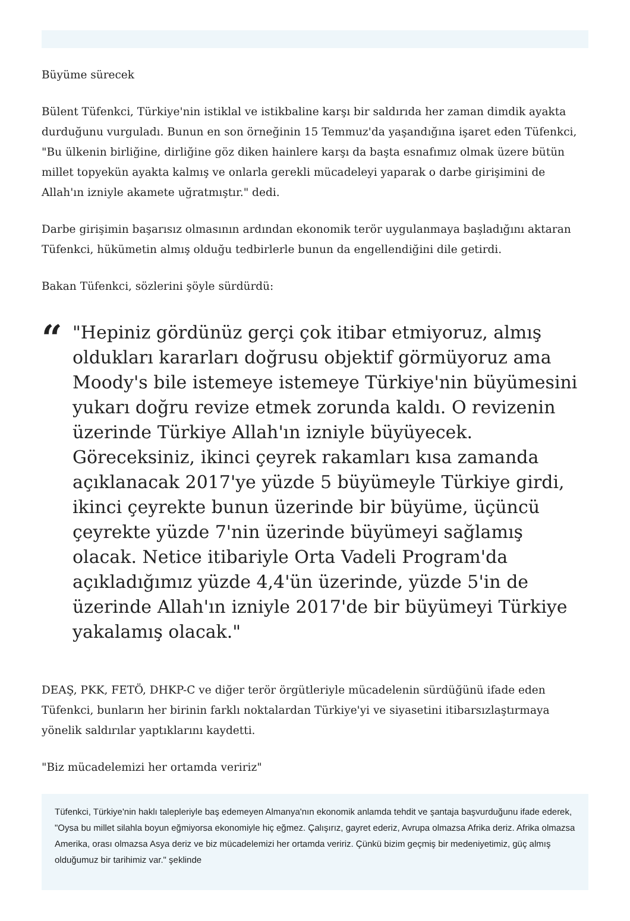Büyüme sürecek
Bülent Tüfenkci, Türkiye'nin istiklal ve istikbaline karşı bir saldırıda her zaman dimdik ayakta durduğunu vurguladı. Bunun en son örneğinin 15 Temmuz'da yaşandığına işaret eden Tüfenkci, "Bu ülkenin birliğine, dirliğine göz diken hainlere karşı da başta esnafımız olmak üzere bütün millet topyekün ayakta kalmış ve onlarla gerekli mücadeleyi yaparak o darbe girişimini de Allah'ın izniyle akamete uğratmıştır." dedi.
Darbe girişimin başarısız olmasının ardından ekonomik terör uygulanmaya başladığını aktaran Tüfenkci, hükümetin almış olduğu tedbirlerle bunun da engellendiğini dile getirdi.
Bakan Tüfenkci, sözlerini şöyle sürdürdü:
“
"Hepiniz gördünüz gerçi çok itibar etmiyoruz, almış oldukları kararları doğrusu objektif görmüyoruz ama Moody's bile istemeye istemeye Türkiye'nin büyümesini yukarı doğru revize etmek zorunda kaldı. O revizenin üzerinde Türkiye Allah'ın izniyle büyüyecek. Göreceksiniz, ikinci çeyrek rakamları kısa zamanda açıklanacak 2017'ye yüzde 5 büyümeyle Türkiye girdi, ikinci çeyrekte bunun üzerinde bir büyüme, üçüncü çeyrekte yüzde 7'nin üzerinde büyümeyi sağlamış olacak. Netice itibariyle Orta Vadeli Program'da açıkladığımız yüzde 4,4'ün üzerinde, yüzde 5'in de üzerinde Allah'ın izniyle 2017'de bir büyümeyi Türkiye yakalamış olacak."
DEAŞ, PKK, FETÖ, DHKP-C ve diğer terör örgütleriyle mücadelenin sürdüğünü ifade eden Tüfenkci, bunların her birinin farklı noktalardan Türkiye'yi ve siyasetini itibarsızlaştırmaya yönelik saldırılar yaptıklarını kaydetti.
"Biz mücadelemizi her ortamda veririz"
Tüfenkci, Türkiye'nin haklı talepleriyle baş edemeyen Almanya'nın ekonomik anlamda tehdit ve şantaja başvurduğunu ifade ederek, "Oysa bu millet silahla boyun eğmiyorsa ekonomiyle hiç eğmez. Çalışırız, gayret ederiz, Avrupa olmazsa Afrika deriz. Afrika olmazsa Amerika, orası olmazsa Asya deriz ve biz mücadelemizi her ortamda veririz. Çünkü bizim geçmiş bir medeniyetimiz, güç almış olduğumuz bir tarihimiz var." şeklinde